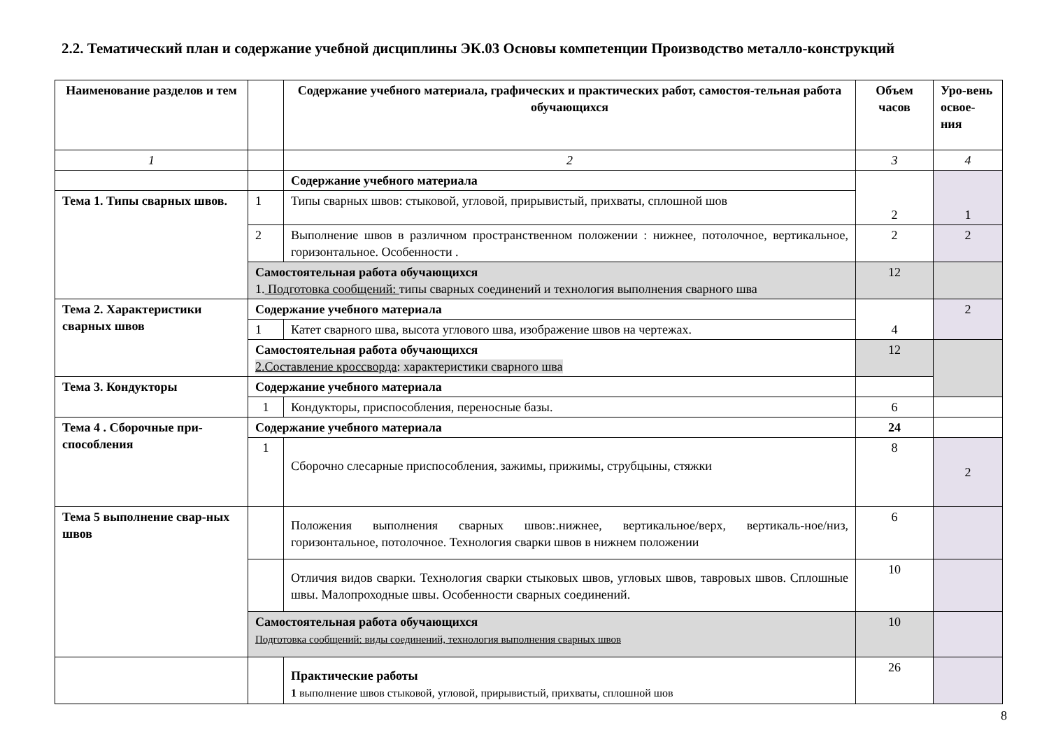2.2. Тематический план и содержание учебной дисциплины ЭК.03 Основы компетенции Производство металло-конструкций
| Наименование разделов и тем | | Содержание учебного материала, графических и практических работ, самостоя-тельная работа обучающихся | Объем часов | Уро-вень освое-ния |
| --- | --- | --- | --- | --- |
| 1 | | 2 | 3 | 4 |
| | | Содержание учебного материала | 2 | 1 |
| Тема 1. Типы сварных швов. | 1 | Типы сварных швов: стыковой, угловой, прирывистый, прихваты, сплошной шов | | |
| | 2 | Выполнение швов в различном пространственном положении : нижнее, потолочное, вертикальное, горизонтальное. Особенности . | 2 | 2 |
| | Самостоятельная работа обучающихся 1. Подготовка сообщений: типы сварных соединений и технология выполнения сварного шва | | 12 | |
| Тема 2. Характеристики сварных швов | Содержание учебного материала | | 4 | 2 |
| | 1 | Катет сварного шва, высота углового шва, изображение швов на чертежах. | | |
| | Самостоятельная работа обучающихся 2.Составление кроссворда : характеристики сварного шва | | 12 | |
| Тема 3. Кондукторы | Содержание учебного материала | | | |
| | 1 | Кондукторы, приспособления, переносные базы. | 6 | |
| Тема 4 . Сборочные при-способления | Содержание учебного материала | | 24 | |
| | 1 | Сборочно слесарные приспособления, зажимы, прижимы, струбцыны, стяжки | 8 | 2 |
| Тема 5 выполнение свар-ных швов | | Положения выполнения сварных швов:.нижнее, вертикальное/верх, вертикаль-ное/низ, горизонтальное, потолочное. Технология сварки швов в нижнем положении | 6 | |
| | | Отличия видов сварки. Технология сварки стыковых швов, угловых швов, тавровых швов. Сплошные швы. Малопроходные швы. Особенности сварных соединений. | 10 | |
| | Самостоятельная работа обучающихся Подготовка сообщений: виды соединений, технология выполнения сварных швов | | 10 | |
| | | Практические работы 1 выполнение швов стыковой, угловой, прирывистый, прихваты, сплошной шов | 26 | |
8